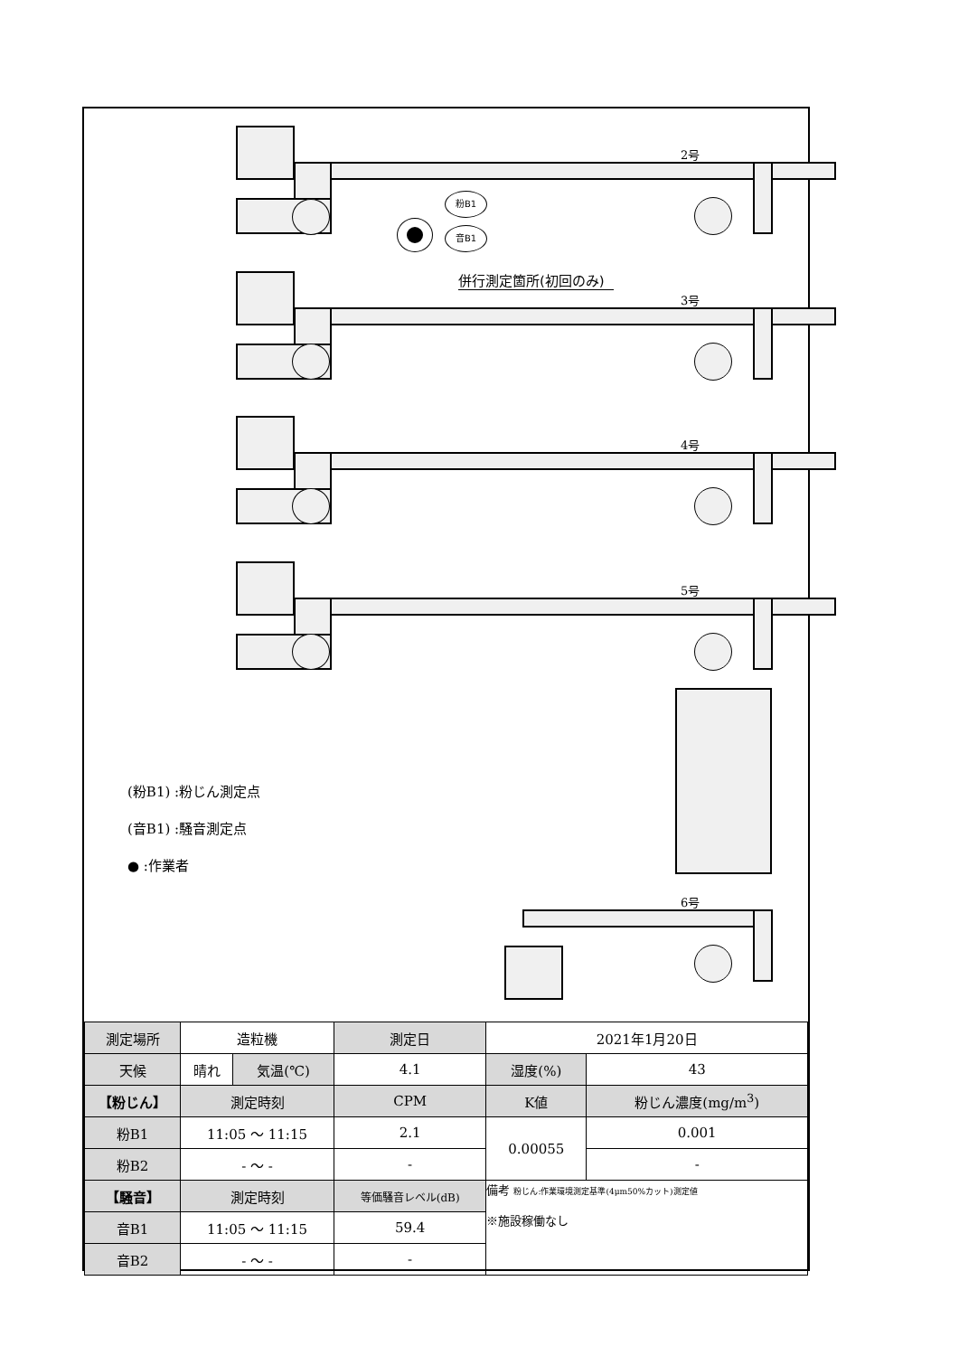2号
3号
4号
5号
6号
粉B1
音B1
併行測定箇所(初回のみ)
(粉B1) :粉じん測定点
(音B1) :騒音測定点
●︎ :作業者
| 測定場所 | 造粒機 | | 測定日 | 2021年1月20日 | |
| 天候 | 晴れ | 気温(℃) | 4.1 | 湿度(%) | 43 |
| 【粉じん】 | 測定時刻 | | CPM | K値 | 粉じん濃度(mg/m<sup>3</sup>) |
| 粉B1 | 11:05 ～ 11:15 | | 2.1 | 0.00055 | 0.001 |
| 粉B2 | - ～ - | | - | | - |
| 【騒音】 | 測定時刻 | | 等価騒音レベル(dB) | 備考 粉じん:作業環境測定基準(4μm50%カット)測定値 ※施設稼働なし | |
| 音B1 | 11:05 ～ 11:15 | | 59.4 | | |
| 音B2 | - ～ - | | - | | |